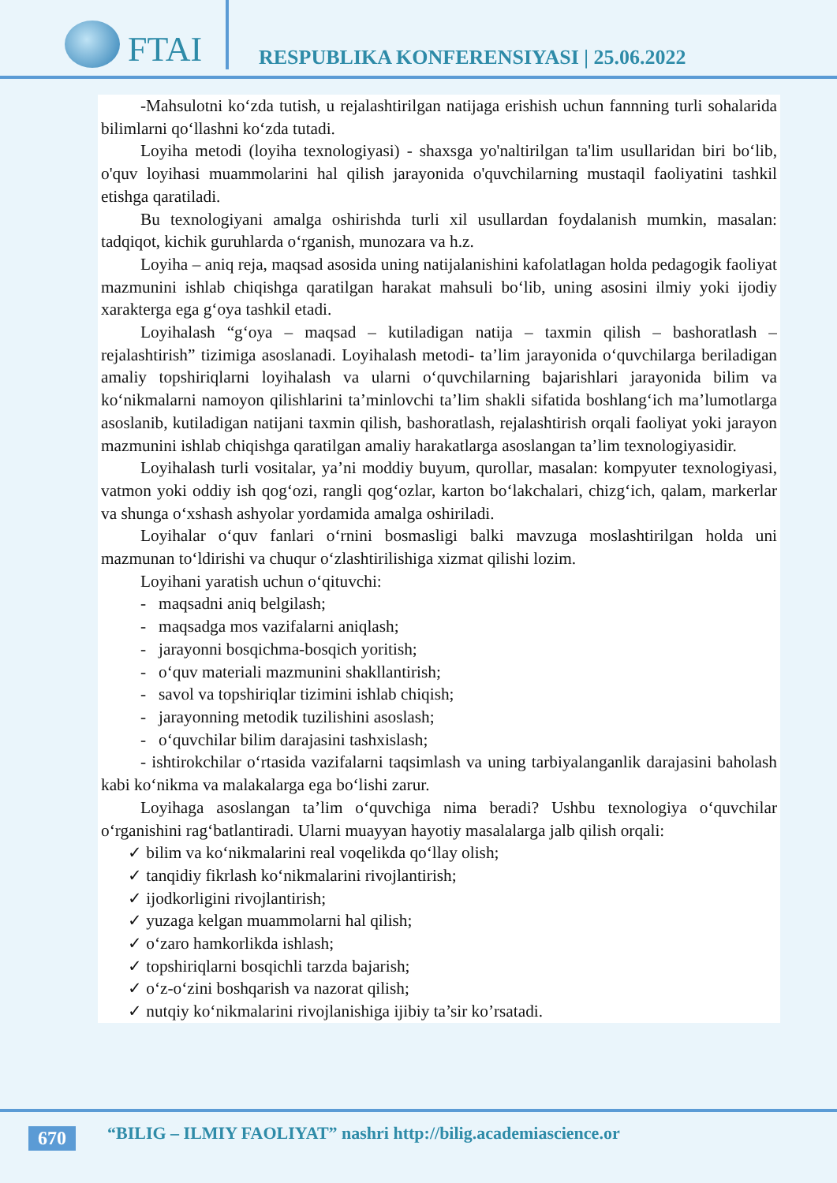FTAI
RESPUBLIKA KONFERENSIYASI | 25.06.2022
-Mahsulotni ko‘zda tutish, u rejalashtirilgan natijaga erishish uchun fannning turli sohalarida bilimlarni qo‘llashni ko‘zda tutadi.
Loyiha metodi (loyiha texnologiyasi) - shaxsga yo'naltirilgan ta'lim usullaridan biri bo‘lib, o'quv loyihasi muammolarini hal qilish jarayonida o'quvchilarning mustaqil faoliyatini tashkil etishga qaratiladi.
Bu texnologiyani amalga oshirishda turli xil usullardan foydalanish mumkin, masalan: tadqiqot, kichik guruhlarda o‘rganish, munozara va h.z.
Loyiha – aniq reja, maqsad asosida uning natijalanishini kafolatlagan holda pedagogik faoliyat mazmunini ishlab chiqishga qaratilgan harakat mahsuli bo‘lib, uning asosini ilmiy yoki ijodiy xarakterga ega g‘oya tashkil etadi.
Loyihalash “g‘oya – maqsad – kutiladigan natija – taxmin qilish – bashoratlash – rejalashtirish” tizimiga asoslanadi. Loyihalash metodi- ta’lim jarayonida o‘quvchilarga beriladigan amaliy topshiriqlarni loyihalash va ularni o‘quvchilarning bajarishlari jarayonida bilim va ko‘nikmalarni namoyon qilishlarini ta’minlovchi ta’lim shakli sifatida boshlang‘ich ma’lumotlarga asoslanib, kutiladigan natijani taxmin qilish, bashoratlash, rejalashtirish orqali faoliyat yoki jarayon mazmunini ishlab chiqishga qaratilgan amaliy harakatlarga asoslangan ta’lim texnologiyasidir.
Loyihalash turli vositalar, ya’ni moddiy buyum, qurollar, masalan: kompyuter texnologiyasi, vatmon yoki oddiy ish qog‘ozi, rangli qog‘ozlar, karton bo‘lakchalari, chizg‘ich, qalam, markerlar va shunga o‘xshash ashyolar yordamida amalga oshiriladi.
Loyihalar o‘quv fanlari o‘rnini bosmasligi balki mavzuga moslashtirilgan holda uni mazmunan to‘ldirishi va chuqur o‘zlashtirilishiga xizmat qilishi lozim.
Loyihani yaratish uchun o‘qituvchi:
- maqsadni aniq belgilash;
- maqsadga mos vazifalarni aniqlash;
- jarayonni bosqichma-bosqich yoritish;
- o‘quv materiali mazmunini shakllantirish;
- savol va topshiriqlar tizimini ishlab chiqish;
- jarayonning metodik tuzilishini asoslash;
- o‘quvchilar bilim darajasini tashxislash;
- ishtirokchilar o‘rtasida vazifalarni taqsimlash va uning tarbiyalanganlik darajasini baholash kabi ko‘nikma va malakalarga ega bo‘lishi zarur.
Loyihaga asoslangan ta’lim o‘quvchiga nima beradi? Ushbu texnologiya o‘quvchilar o‘rganishini rag‘batlantiradi. Ularni muayyan hayotiy masalalarga jalb qilish orqali:
✓ bilim va ko‘nikmalarini real voqelikda qo‘llay olish;
✓ tanqidiy fikrlash ko‘nikmalarini rivojlantirish;
✓ ijodkorligini rivojlantirish;
✓ yuzaga kelgan muammolarni hal qilish;
✓ o‘zaro hamkorlikda ishlash;
✓ topshiriqlarni bosqichli tarzda bajarish;
✓ o‘z-o‘zini boshqarish va nazorat qilish;
✓ nutqiy ko‘nikmalarini rivojlanishiga ijibiy ta’sir ko’rsatadi.
670
“BILIG – ILMIY FAOLIYAT” nashri http://bilig.academiascience.or